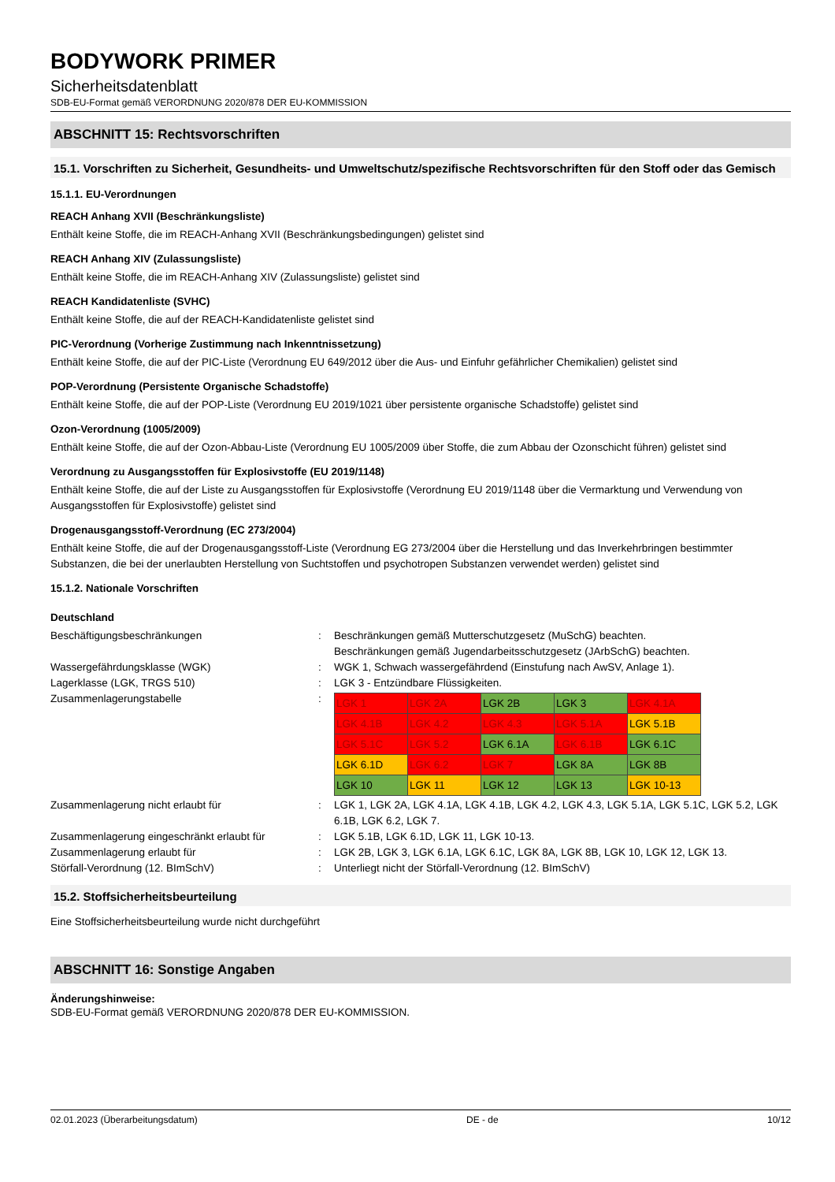BODYWORK PRIMER
Sicherheitsdatenblatt
SDB-EU-Format gemäß VERORDNUNG 2020/878 DER EU-KOMMISSION
ABSCHNITT 15: Rechtsvorschriften
15.1. Vorschriften zu Sicherheit, Gesundheits- und Umweltschutz/spezifische Rechtsvorschriften für den Stoff oder das Gemisch
15.1.1. EU-Verordnungen
REACH Anhang XVII (Beschränkungsliste)
Enthält keine Stoffe, die im REACH-Anhang XVII (Beschränkungsbedingungen) gelistet sind
REACH Anhang XIV (Zulassungsliste)
Enthält keine Stoffe, die im REACH-Anhang XIV (Zulassungsliste) gelistet sind
REACH Kandidatenliste (SVHC)
Enthält keine Stoffe, die auf der REACH-Kandidatenliste gelistet sind
PIC-Verordnung (Vorherige Zustimmung nach Inkenntnissetzung)
Enthält keine Stoffe, die auf der PIC-Liste (Verordnung EU 649/2012 über die Aus- und Einfuhr gefährlicher Chemikalien) gelistet sind
POP-Verordnung (Persistente Organische Schadstoffe)
Enthält keine Stoffe, die auf der POP-Liste (Verordnung EU 2019/1021 über persistente organische Schadstoffe) gelistet sind
Ozon-Verordnung (1005/2009)
Enthält keine Stoffe, die auf der Ozon-Abbau-Liste (Verordnung EU 1005/2009 über Stoffe, die zum Abbau der Ozonschicht führen) gelistet sind
Verordnung zu Ausgangsstoffen für Explosivstoffe (EU 2019/1148)
Enthält keine Stoffe, die auf der Liste zu Ausgangsstoffen für Explosivstoffe (Verordnung EU 2019/1148 über die Vermarktung und Verwendung von Ausgangsstoffen für Explosivstoffe) gelistet sind
Drogenausgangsstoff-Verordnung (EC 273/2004)
Enthält keine Stoffe, die auf der Drogenausgangsstoff-Liste (Verordnung EG 273/2004 über die Herstellung und das Inverkehrbringen bestimmter Substanzen, die bei der unerlaubten Herstellung von Suchtstoffen und psychotropen Substanzen verwendet werden) gelistet sind
15.1.2. Nationale Vorschriften
Deutschland
Beschäftigungsbeschränkungen : Beschränkungen gemäß Mutterschutzgesetz (MuSchG) beachten.
Beschränkungen gemäß Jugendarbeitsschutzgesetz (JArbSchG) beachten.
Wassergefährdungsklasse (WGK) : WGK 1, Schwach wassergefährdend (Einstufung nach AwSV, Anlage 1).
Lagerklasse (LGK, TRGS 510) : LGK 3 - Entzündbare Flüssigkeiten.
Zusammenlagerungstabelle :
| LGK 1 | LGK 2A | LGK 2B | LGK 3 | LGK 4.1A |
| LGK 4.1B | LGK 4.2 | LGK 4.3 | LGK 5.1A | LGK 5.1B |
| LGK 5.1C | LGK 5.2 | LGK 6.1A | LGK 6.1B | LGK 6.1C |
| LGK 6.1D | LGK 6.2 | LGK 7 | LGK 8A | LGK 8B |
| LGK 10 | LGK 11 | LGK 12 | LGK 13 | LGK 10-13 |
Zusammenlagerung nicht erlaubt für : LGK 1, LGK 2A, LGK 4.1A, LGK 4.1B, LGK 4.2, LGK 4.3, LGK 5.1A, LGK 5.1C, LGK 5.2, LGK 6.1B, LGK 6.2, LGK 7.
Zusammenlagerung eingeschränkt erlaubt für
: LGK 5.1B, LGK 6.1D, LGK 11, LGK 10-13.
Zusammenlagerung erlaubt für : LGK 2B, LGK 3, LGK 6.1A, LGK 6.1C, LGK 8A, LGK 8B, LGK 10, LGK 12, LGK 13.
Störfall-Verordnung (12. BImSchV) : Unterliegt nicht der Störfall-Verordnung (12. BImSchV)
15.2. Stoffsicherheitsbeurteilung
Eine Stoffsicherheitsbeurteilung wurde nicht durchgeführt
ABSCHNITT 16: Sonstige Angaben
Änderungshinweise:
SDB-EU-Format gemäß VERORDNUNG 2020/878 DER EU-KOMMISSION.
02.01.2023 (Überarbeitungsdatum) DE - de 10/12